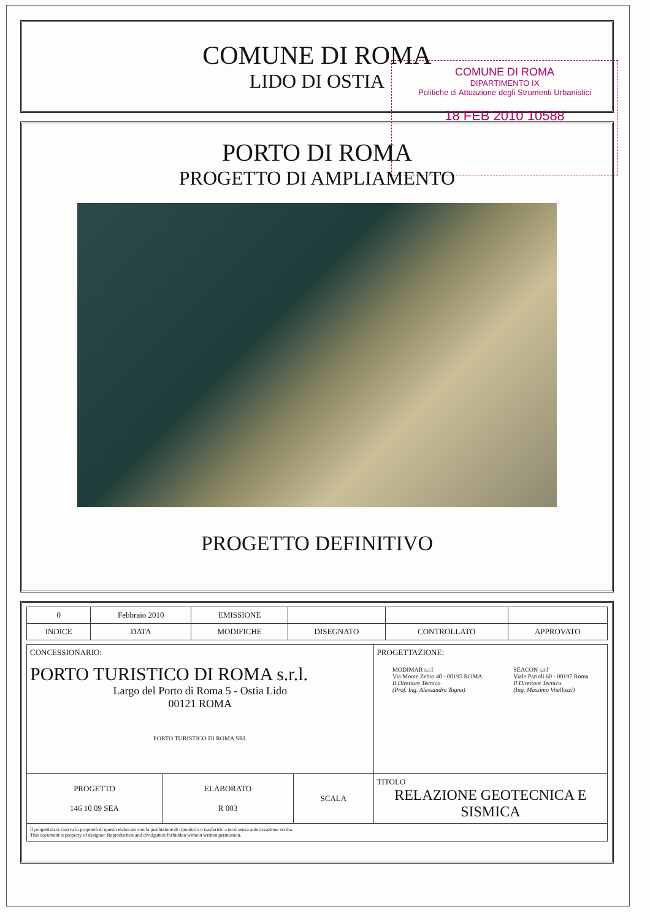COMUNE DI ROMA
LIDO DI OSTIA
COMUNE DI ROMA
DIPARTIMENTO IX
Politiche di Attuazione degli Strumenti Urbanistici
18 FEB 2010 10588
PORTO DI ROMA
PROGETTO DI AMPLIAMENTO
PROGETTO DEFINITIVO
| 0 | Febbraio 2010 | EMISSIONE | | | |
| INDICE | DATA | MODIFICHE | DISEGNATO | CONTROLLATO | APPROVATO |
| CONCESSIONARIO: PORTO TURISTICO DI ROMA s.r.l. Largo del Porto di Roma 5 - Ostia Lido 00121 ROMA PORTO TURISTICO DI ROMA SRL | | | PROGETTAZIONE: MODIMAR s.r.l Via Monte Zebio 40 - 00195 ROMA Il Direttore Tecnico (Prof. Ing. Alessandro Togna) SEACON s.r.l Viale Parioli 60 - 00197 Roma Il Direttore Tecnico (Ing. Massimo Vitellozzi) |
| PROGETTO 146 10 09 SEA | ELABORATO R 003 | SCALA | TITOLO RELAZIONE GEOTECNICA E SISMICA |
| Il progettista si riserva la proprietà di questo elaborato con la proibizione di riprodurlo o trasferirlo a terzi senza autorizzazione scritta. This document is property of designer. Reproduction and divulgation forbidden without written permission. | | | |